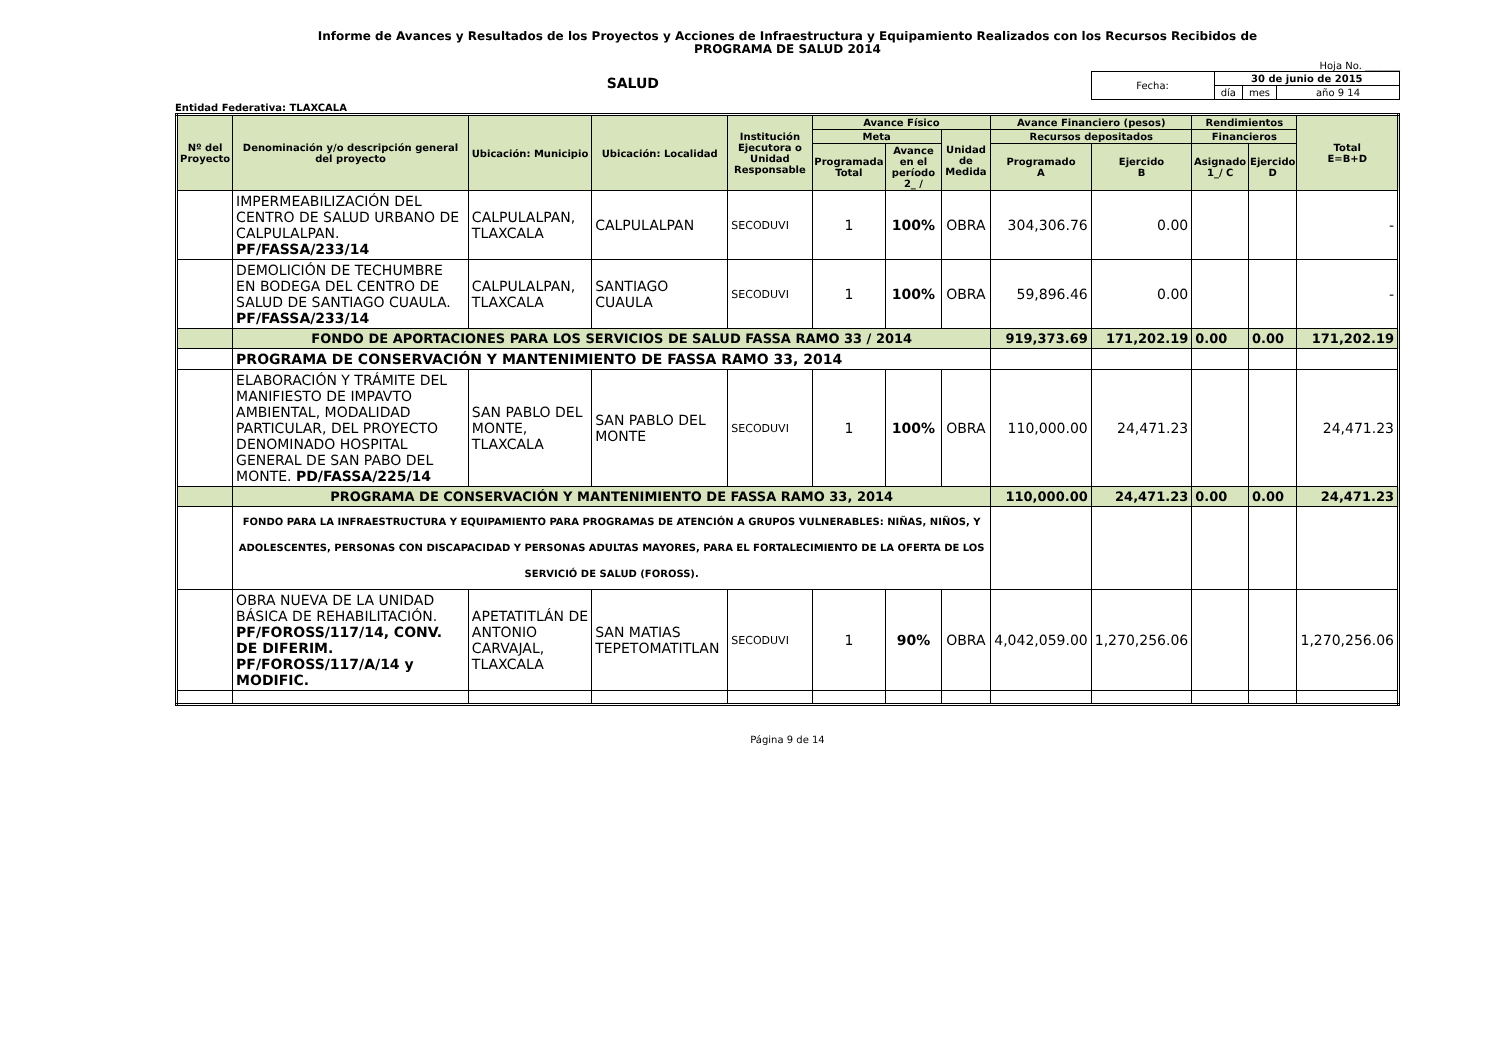Informe de Avances y Resultados de los Proyectos y Acciones de Infraestructura y Equipamiento Realizados con los Recursos Recibidos de
PROGRAMA DE SALUD 2014
Hoja No. _______
SALUD
| Fecha: | 30 de junio de 2015 | | |
| | día | mes | año 9 14 |
Entidad Federativa: TLAXCALA
| Nº del Proyecto | Denominación y/o descripción general del proyecto | Ubicación: Municipio | Ubicación: Localidad | Institución Ejecutora o Unidad Responsable | Avance Físico | | | Avance Financiero (pesos) | | Rendimientos | | Total E=B+D |
| --- | --- | --- | --- | --- | --- | --- | --- | --- | --- | --- | --- | --- |
| | | | | | Meta | | Unidad de Medida | Recursos depositados | | Financieros | | |
| | | | | | Programada Total | Avance en el período 2_ / | | Programado A | Ejercido B | Asignado 1_/ C | Ejercido D | |
| | IMPERMEABILIZACIÓN DEL CENTRO DE SALUD URBANO DE CALPULALPAN. PF/FASSA/233/14 | CALPULALPAN, TLAXCALA | CALPULALPAN | SECODUVI | 1 | 100% | OBRA | 304,306.76 | 0.00 | | | - |
| | DEMOLICIÓN DE TECHUMBRE EN BODEGA DEL CENTRO DE SALUD DE SANTIAGO CUAULA. PF/FASSA/233/14 | CALPULALPAN, TLAXCALA | SANTIAGO CUAULA | SECODUVI | 1 | 100% | OBRA | 59,896.46 | 0.00 | | | - |
| | FONDO DE APORTACIONES PARA LOS SERVICIOS DE SALUD FASSA RAMO 33 / 2014 | | | | | | | 919,373.69 | 171,202.19 | 0.00 | 0.00 | 171,202.19 |
| | PROGRAMA DE CONSERVACIÓN Y MANTENIMIENTO DE FASSA RAMO 33, 2014 | | | | | | | | | | | |
| | ELABORACIÓN Y TRÁMITE DEL MANIFIESTO DE IMPAVTO AMBIENTAL, MODALIDAD PARTICULAR, DEL PROYECTO DENOMINADO HOSPITAL GENERAL DE SAN PABO DEL MONTE. PD/FASSA/225/14 | SAN PABLO DEL MONTE, TLAXCALA | SAN PABLO DEL MONTE | SECODUVI | 1 | 100% | OBRA | 110,000.00 | 24,471.23 | | | 24,471.23 |
| | PROGRAMA DE CONSERVACIÓN Y MANTENIMIENTO DE FASSA RAMO 33, 2014 | | | | | | | 110,000.00 | 24,471.23 | 0.00 | 0.00 | 24,471.23 |
| | FONDO PARA LA INFRAESTRUCTURA Y EQUIPAMIENTO PARA PROGRAMAS DE ATENCIÓN A GRUPOS VULNERABLES: NIÑAS, NIÑOS, Y ADOLESCENTES, PERSONAS CON DISCAPACIDAD Y PERSONAS ADULTAS MAYORES, PARA EL FORTALECIMIENTO DE LA OFERTA DE LOS SERVICIÓ DE SALUD (FOROSS). | | | | | | | | | | | |
| | OBRA NUEVA DE LA UNIDAD BÁSICA DE REHABILITACIÓN. PF/FOROSS/117/14, CONV. DE DIFERIM. PF/FOROSS/117/A/14 y MODIFIC. | APETATITLÁN DE ANTONIO CARVAJAL, TLAXCALA | SAN MATIAS TEPETOMATITLAN | SECODUVI | 1 | 90% | OBRA | 4,042,059.00 | 1,270,256.06 | | | 1,270,256.06 |
Página 9 de 14